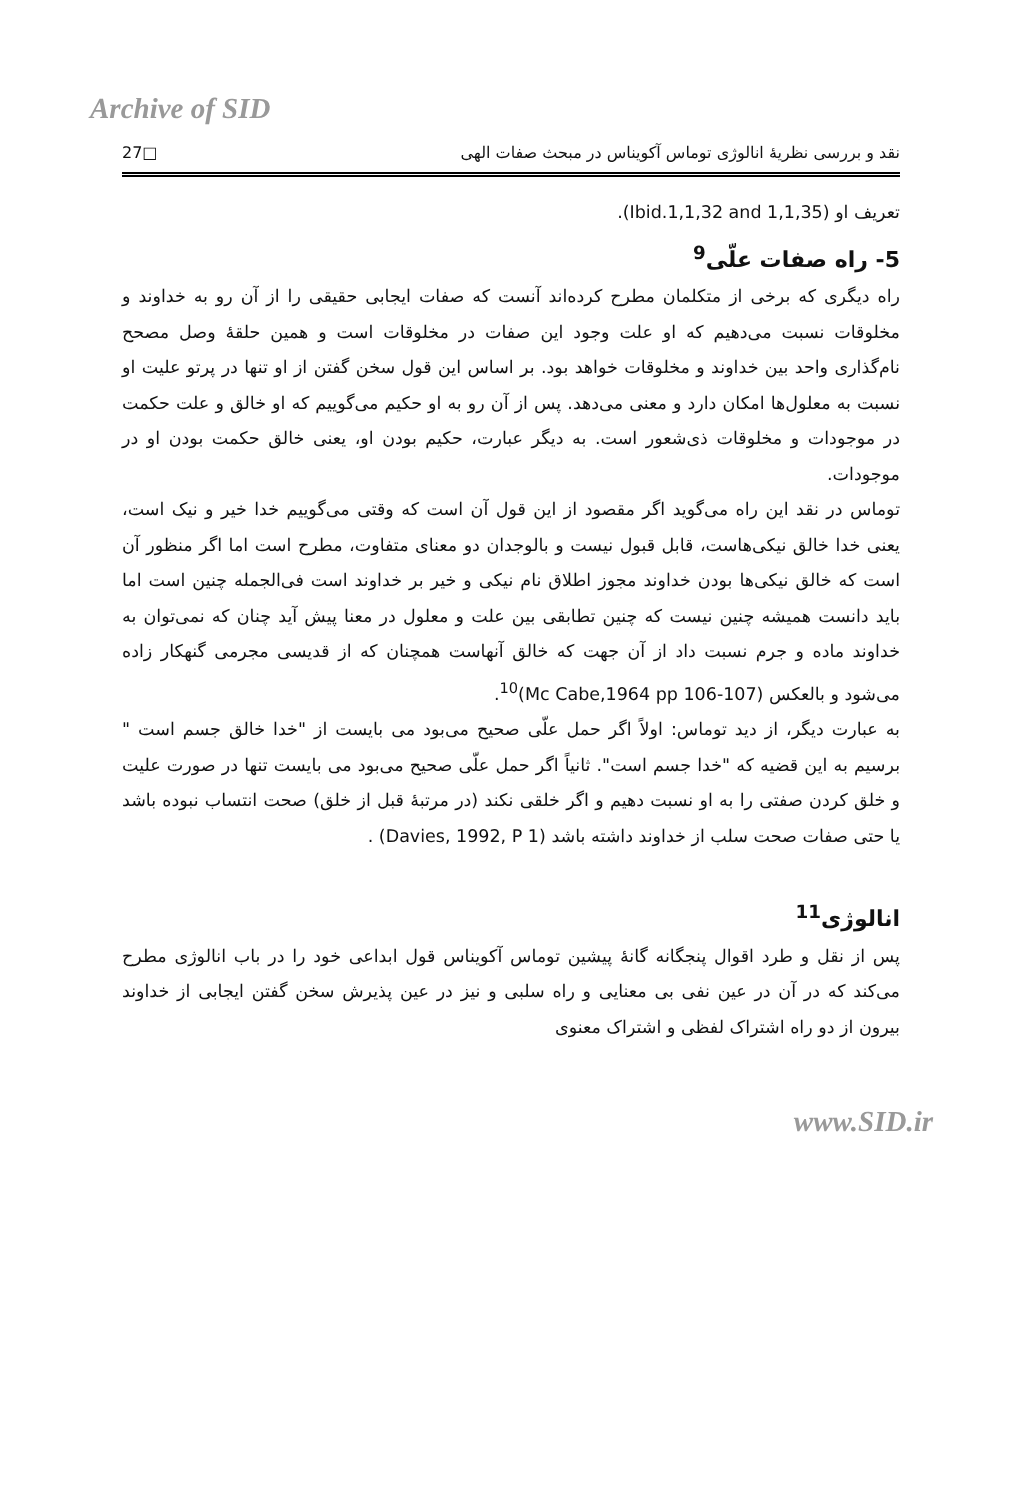Archive of SID
27□ نقد و بررسی نظریهٔ انالوژی توماس آکویناس در مبحث صفات الهی
تعریف او (Ibid.1,1,32 and 1,1,35).
5- راه صفات علّی<sup>9</sup>
راه دیگری که برخی از متکلمان مطرح کرده‌اند آنست که صفات ایجابی حقیقی را از آن رو به خداوند و مخلوقات نسبت می‌دهیم که او علت وجود این صفات در مخلوقات است و همین حلقهٔ وصل مصحح نام‌گذاری واحد بین خداوند و مخلوقات خواهد بود. بر اساس این قول سخن گفتن از او تنها در پرتو علیت او نسبت به معلول‌ها امکان دارد و معنی می‌دهد. پس از آن رو به او حکیم می‌گوییم که او خالق و علت حکمت در موجودات و مخلوقات ذی‌شعور است. به دیگر عبارت، حکیم بودن او، یعنی خالق حکمت بودن او در موجودات.
توماس در نقد این راه می‌گوید اگر مقصود از این قول آن است که وقتی می‌گوییم خدا خیر و نیک است، یعنی خدا خالق نیکی‌هاست، قابل قبول نیست و بالوجدان دو معنای متفاوت، مطرح است اما اگر منظور آن است که خالق نیکی‌ها بودن خداوند مجوز اطلاق نام نیکی و خیر بر خداوند است فی‌الجمله چنین است اما باید دانست همیشه چنین نیست که چنین تطابقی بین علت و معلول در معنا پیش آید چنان که نمی‌توان به خداوند ماده و جرم نسبت داد از آن جهت که خالق آنهاست همچنان که از قدیسی مجرمی گنهکار زاده می‌شود و بالعکس (Mc Cabe,1964 pp 106-107)<sup>10</sup>.
به عبارت دیگر، از دید توماس: اولاً اگر حمل علّی صحیح می‌بود می بایست از "خدا خالق جسم است " برسیم به این قضیه که "خدا جسم است". ثانیاً اگر حمل علّی صحیح می‌بود می بایست تنها در صورت علیت و خلق کردن صفتی را به او نسبت دهیم و اگر خلقی نکند (در مرتبهٔ قبل از خلق) صحت انتساب نبوده باشد یا حتی صفات صحت سلب از خداوند داشته باشد (Davies, 1992, P 1) .
انالوژی<sup>11</sup>
پس از نقل و طرد اقوال پنجگانه گانهٔ پیشین توماس آکویناس قول ابداعی خود را در باب انالوژی مطرح می‌کند که در آن در عین نفی بی معنایی و راه سلبی و نیز در عین پذیرش سخن گفتن ایجابی از خداوند بیرون از دو راه اشتراک لفظی و اشتراک معنوی
www.SID.ir